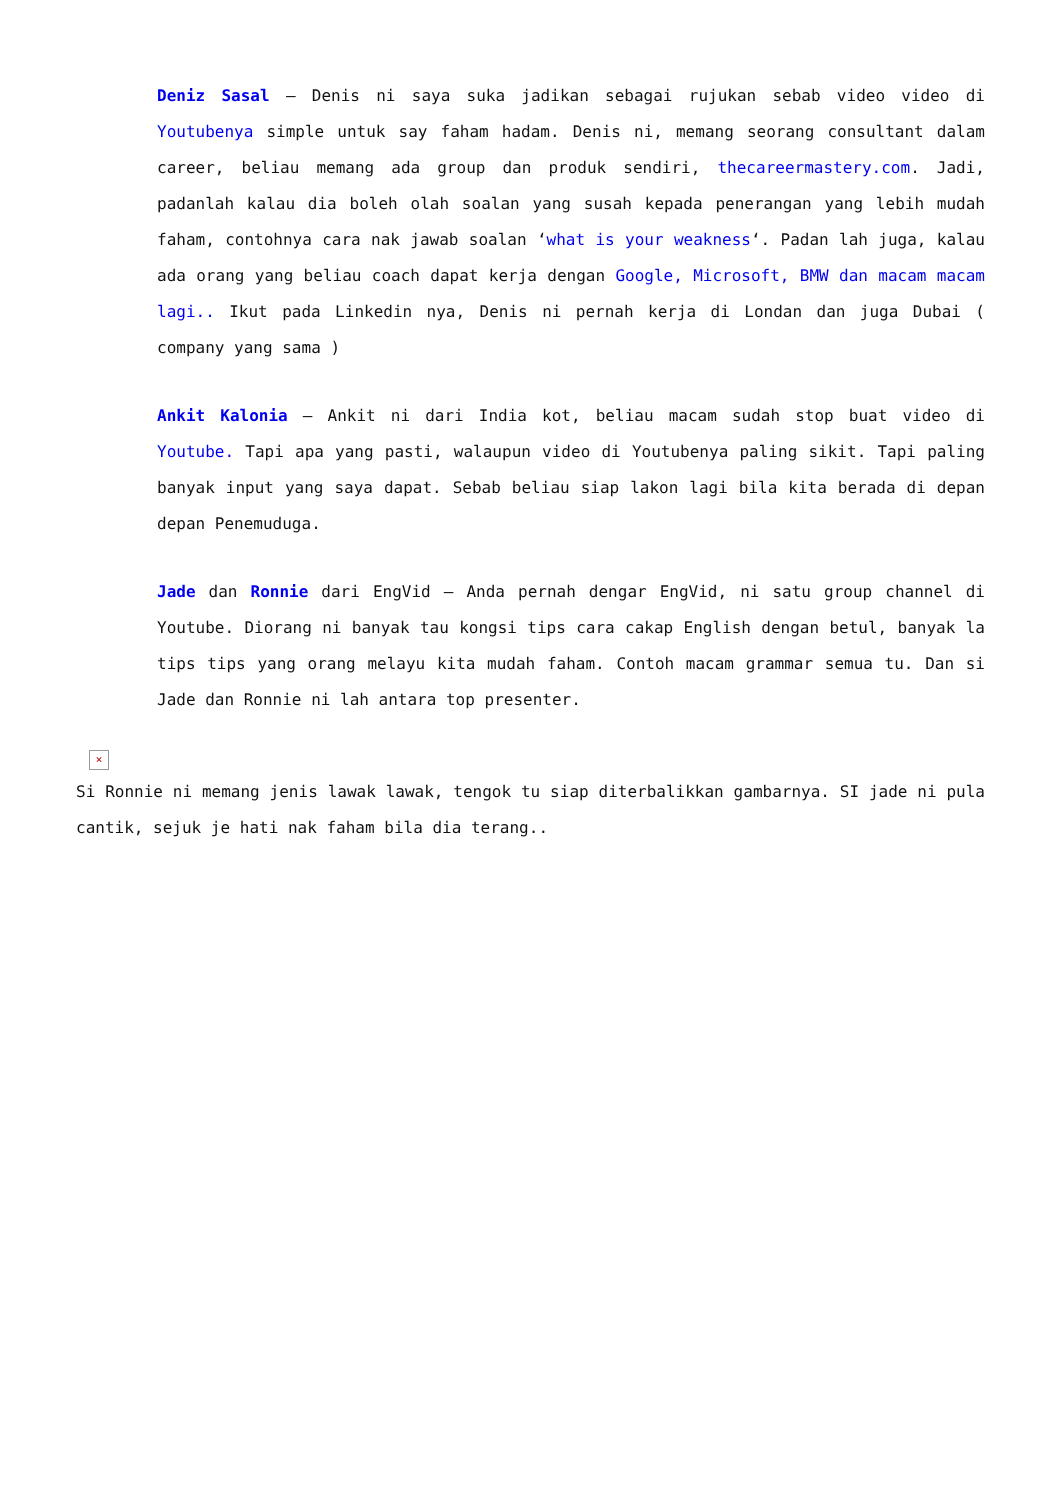Deniz Sasal – Denis ni saya suka jadikan sebagai rujukan sebab video video di Youtubenya simple untuk say faham hadam. Denis ni, memang seorang consultant dalam career, beliau memang ada group dan produk sendiri, thecareermastery.com. Jadi, padanlah kalau dia boleh olah soalan yang susah kepada penerangan yang lebih mudah faham, contohnya cara nak jawab soalan ‘what is your weakness‘. Padan lah juga, kalau ada orang yang beliau coach dapat kerja dengan Google, Microsoft, BMW dan macam macam lagi.. Ikut pada Linkedin nya, Denis ni pernah kerja di Londan dan juga Dubai ( company yang sama )
Ankit Kalonia – Ankit ni dari India kot, beliau macam sudah stop buat video di Youtube. Tapi apa yang pasti, walaupun video di Youtubenya paling sikit. Tapi paling banyak input yang saya dapat. Sebab beliau siap lakon lagi bila kita berada di depan depan Penemuduga.
Jade dan Ronnie dari EngVid – Anda pernah dengar EngVid, ni satu group channel di Youtube. Diorang ni banyak tau kongsi tips cara cakap English dengan betul, banyak la tips tips yang orang melayu kita mudah faham. Contoh macam grammar semua tu. Dan si Jade dan Ronnie ni lah antara top presenter.
×
Si Ronnie ni memang jenis lawak lawak, tengok tu siap diterbalikkan gambarnya. SI jade ni pula cantik, sejuk je hati nak faham bila dia terang..